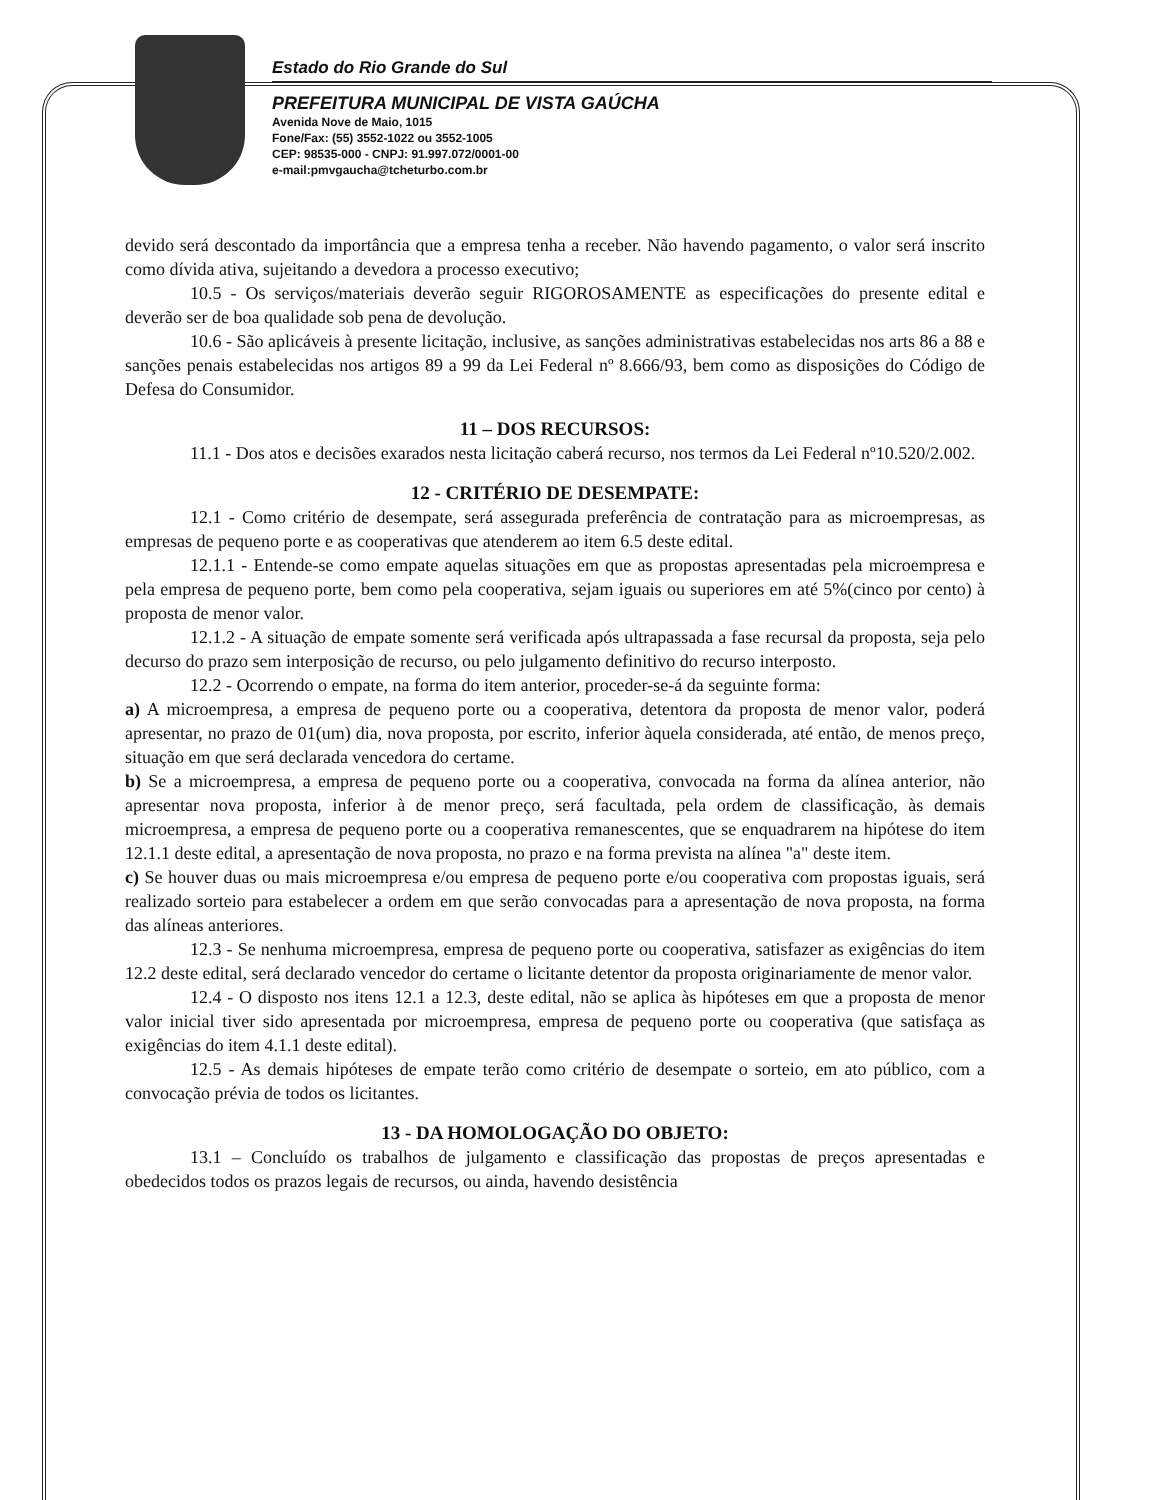Estado do Rio Grande do Sul
PREFEITURA MUNICIPAL DE VISTA GAÚCHA
Avenida Nove de Maio, 1015
Fone/Fax: (55) 3552-1022 ou 3552-1005
CEP: 98535-000 - CNPJ: 91.997.072/0001-00
e-mail:pmvgaucha@tcheturbo.com.br
devido será descontado da importância que a empresa tenha a receber. Não havendo pagamento, o valor será inscrito como dívida ativa, sujeitando a devedora a processo executivo;
10.5 - Os serviços/materiais deverão seguir RIGOROSAMENTE as especificações do presente edital e deverão ser de boa qualidade sob pena de devolução.
10.6 - São aplicáveis à presente licitação, inclusive, as sanções administrativas estabelecidas nos arts 86 a 88 e sanções penais estabelecidas nos artigos 89 a 99 da Lei Federal nº 8.666/93, bem como as disposições do Código de Defesa do Consumidor.
11 – DOS RECURSOS:
11.1 - Dos atos e decisões exarados nesta licitação caberá recurso, nos termos da Lei Federal nº10.520/2.002.
12 - CRITÉRIO DE DESEMPATE:
12.1 - Como critério de desempate, será assegurada preferência de contratação para as microempresas, as empresas de pequeno porte e as cooperativas que atenderem ao item 6.5 deste edital.
12.1.1 - Entende-se como empate aquelas situações em que as propostas apresentadas pela microempresa e pela empresa de pequeno porte, bem como pela cooperativa, sejam iguais ou superiores em até 5%(cinco por cento) à proposta de menor valor.
12.1.2 - A situação de empate somente será verificada após ultrapassada a fase recursal da proposta, seja pelo decurso do prazo sem interposição de recurso, ou pelo julgamento definitivo do recurso interposto.
12.2 - Ocorrendo o empate, na forma do item anterior, proceder-se-á da seguinte forma:
a) A microempresa, a empresa de pequeno porte ou a cooperativa, detentora da proposta de menor valor, poderá apresentar, no prazo de 01(um) dia, nova proposta, por escrito, inferior àquela considerada, até então, de menos preço, situação em que será declarada vencedora do certame.
b) Se a microempresa, a empresa de pequeno porte ou a cooperativa, convocada na forma da alínea anterior, não apresentar nova proposta, inferior à de menor preço, será facultada, pela ordem de classificação, às demais microempresa, a empresa de pequeno porte ou a cooperativa remanescentes, que se enquadrarem na hipótese do item 12.1.1 deste edital, a apresentação de nova proposta, no prazo e na forma prevista na alínea "a" deste item.
c) Se houver duas ou mais microempresa e/ou empresa de pequeno porte e/ou cooperativa com propostas iguais, será realizado sorteio para estabelecer a ordem em que serão convocadas para a apresentação de nova proposta, na forma das alíneas anteriores.
12.3 - Se nenhuma microempresa, empresa de pequeno porte ou cooperativa, satisfazer as exigências do item 12.2 deste edital, será declarado vencedor do certame o licitante detentor da proposta originariamente de menor valor.
12.4 - O disposto nos itens 12.1 a 12.3, deste edital, não se aplica às hipóteses em que a proposta de menor valor inicial tiver sido apresentada por microempresa, empresa de pequeno porte ou cooperativa (que satisfaça as exigências do item 4.1.1 deste edital).
12.5 - As demais hipóteses de empate terão como critério de desempate o sorteio, em ato público, com a convocação prévia de todos os licitantes.
13 - DA HOMOLOGAÇÃO DO OBJETO:
13.1 – Concluído os trabalhos de julgamento e classificação das propostas de preços apresentadas e obedecidos todos os prazos legais de recursos, ou ainda, havendo desistência